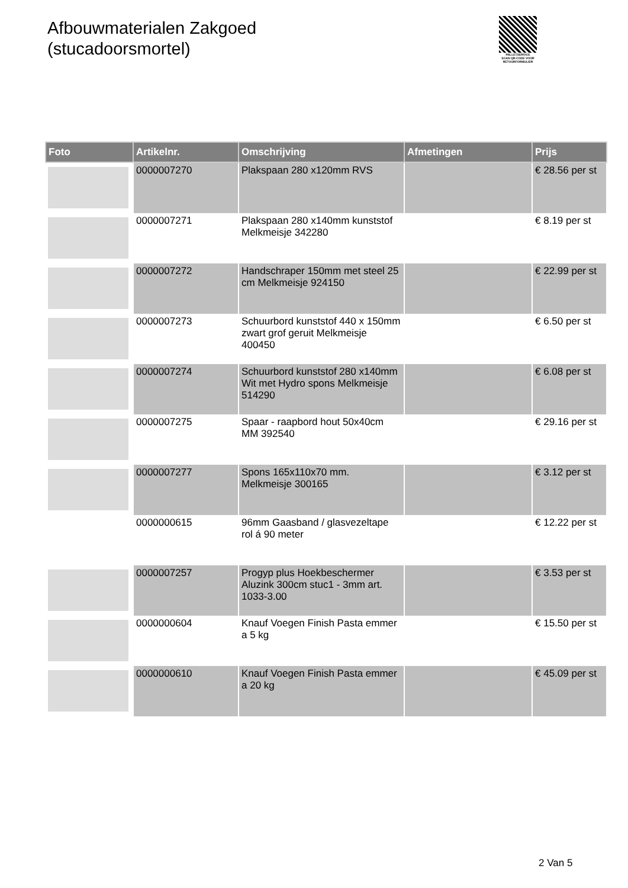Afbouwmaterialen Zakgoed
(stucadoorsmortel)
PALLETSERVICE
SCAN QR-CODE VOOR RETOURFORMULIER
| Foto | Artikelnr. | Omschrijving | Afmetingen | Prijs |
| --- | --- | --- | --- | --- |
| | 0000007270 | Plakspaan 280 x120mm RVS | | € 28.56 per st |
| | 0000007271 | Plakspaan 280 x140mm kunststof Melkmeisje 342280 | | € 8.19 per st |
| | 0000007272 | Handschraper 150mm met steel 25 cm Melkmeisje 924150 | | € 22.99 per st |
| | 0000007273 | Schuurbord kunststof 440 x 150mm zwart grof geruit Melkmeisje 400450 | | € 6.50 per st |
| | 0000007274 | Schuurbord kunststof 280 x140mm Wit met Hydro spons Melkmeisje 514290 | | € 6.08 per st |
| | 0000007275 | Spaar - raapbord hout 50x40cm MM 392540 | | € 29.16 per st |
| | 0000007277 | Spons 165x110x70 mm. Melkmeisje 300165 | | € 3.12 per st |
| | 0000000615 | 96mm Gaasband / glasvezeltape rol á 90 meter | | € 12.22 per st |
| | 0000007257 | Progyp plus Hoekbeschermer Aluzink 300cm stuc1 - 3mm art. 1033-3.00 | | € 3.53 per st |
| | 0000000604 | Knauf Voegen Finish Pasta emmer a 5 kg | | € 15.50 per st |
| | 0000000610 | Knauf Voegen Finish Pasta emmer a 20 kg | | € 45.09 per st |
2 Van 5